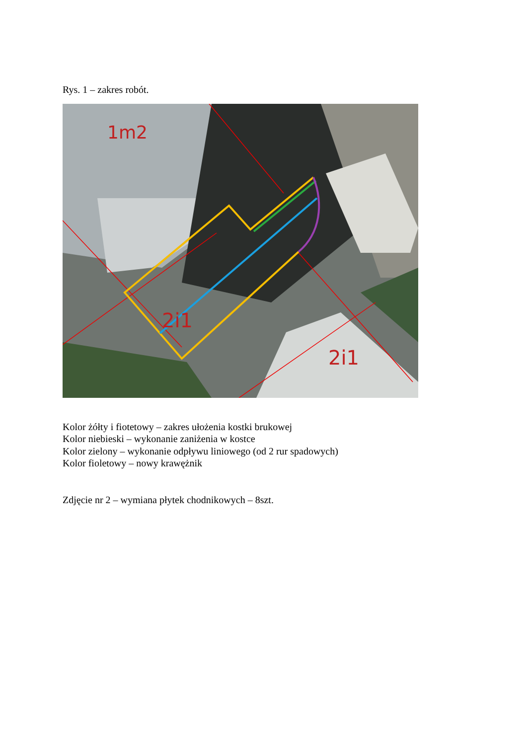Rys. 1 – zakres robót.
2i1
2i1
1m2
Kolor żółty i fiotetowy – zakres ułożenia kostki brukowej
Kolor niebieski – wykonanie zaniżenia w kostce
Kolor zielony – wykonanie odpływu liniowego (od 2 rur spadowych)
Kolor fioletowy – nowy krawężnik
Zdjęcie nr 2 – wymiana płytek chodnikowych – 8szt.